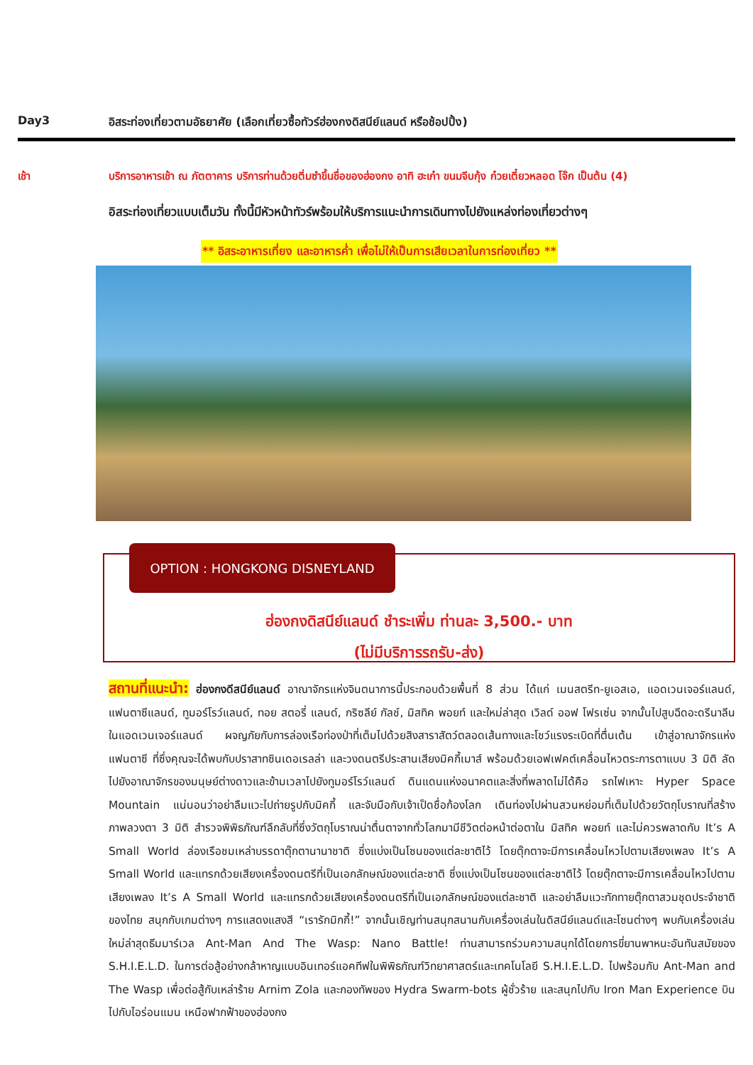Day3 อิสระท่องเที่ยวตามอัธยาศัย (เลือกเที่ยวซื้อทัวร์ฮ่องกงดิสนีย์แลนด์ หรือช้อปปิ้ง)
เช้า บริการอาหารเช้า ณ ภัตตาคาร บริการท่านด้วยติ่มซำขึ้นชื่อของฮ่องกง อาทิ ฮะเก๋า ขนมจีบกุ้ง ก๋วยเตี๋ยวหลอด โจ๊ก เป็นต้น (4)
อิสระท่องเที่ยวแบบเต็มวัน ทั้งนี้มีหัวหน้าทัวร์พร้อมให้บริการแนะนำการเดินทางไปยังแหล่งท่องเที่ยวต่างๆ
** อิสระอาหารเที่ยง และอาหารค่ำ เพื่อไม่ให้เป็นการเสียเวลาในการท่องเที่ยว **
OPTION : HONGKONG DISNEYLAND
ฮ่องกงดิสนีย์แลนด์ ชำระเพิ่ม ท่านละ 3,500.- บาท
(ไม่มีบริการรถรับ-ส่ง)
สถานที่แนะนำ: ฮ่องกงดีสนีย์แลนด์ อาณาจักรแห่งจินตนาการนี้ประกอบด้วยพื้นที่ 8 ส่วน ได้แก่ เมนสตรีท-ยูเอสเอ, แอดเวนเจอร์แลนด์, แฟนตาซีแลนด์, ทูมอร์โรว์แลนด์, ทอย สตอรี่ แลนด์, กริซลีย์ กัลช์, มิสทิค พอยท์ และใหม่ล่าสุด เวิลด์ ออฟ โฟรเซ่น จากนั้นไปสูบฉีดอะดรีนาลีนในแอดเวนเจอร์แลนด์ ผจญภัยกับการล่องเรือท่องป่าที่เต็มไปด้วยสิงสาราสัตว์ตลอดเส้นทางและโชว์แรงระเบิดที่ตื่นเต้น เข้าสู่อาณาจักรแห่งแฟนตาซี ที่ซึ่งคุณจะได้พบกับปราสาทซินเดอเรลล่า และวงดนตรีประสานเสียงมิคกี้เมาส์ พร้อมด้วยเอฟเฟคต์เคลื่อนไหวตระการตาแบบ 3 มิติ ลัดไปยังอาณาจักรของมนุษย์ต่างดาวและข้ามเวลาไปยังทูมอร์โรว์แลนด์ ดินแดนแห่งอนาคตและสิ่งที่พลาดไม่ได้คือ รถไฟเหาะ Hyper Space Mountain แน่นอนว่าอย่าลืมแวะไปถ่ายรูปกับมิคกี้ และจับมือกับเจ้าเป็ดชื่อก้องโลก เดินท่องไปผ่านสวนหย่อมที่เต็มไปด้วยวัตถุโบราณที่สร้างภาพลวงตา 3 มิติ สำรวจพิพิธภัณฑ์ลึกลับที่ซึ่งวัตถุโบราณน่าตื่นตาจากทั่วโลกมามีชีวิตต่อหน้าต่อตาใน มิสทิค พอยท์ และไม่ควรพลาดกับ It’s A Small World ล่องเรือชมเหล่าบรรดาตุ๊กตานานาชาติ ซึ่งแบ่งเป็นโซนของแต่ละชาติไว้ โดยตุ๊กตาจะมีการเคลื่อนไหวไปตามเสียงเพลง It’s A Small World และแทรกด้วยเสียงเครื่องดนตรีที่เป็นเอกลักษณ์ของแต่ละชาติ ซึ่งแบ่งเป็นโซนของแต่ละชาติไว้ โดยตุ๊กตาจะมีการเคลื่อนไหวไปตามเสียงเพลง It’s A Small World และแทรกด้วยเสียงเครื่องดนตรีที่เป็นเอกลักษณ์ของแต่ละชาติ และอย่าลืมแวะทักทายตุ๊กตาสวมชุดประจำชาติของไทย สนุกกับเกมต่างๆ การแสดงแสงสี “เรารักมิกกี้!” จากนั้นเชิญท่านสนุกสนานกับเครื่องเล่นในดิสนีย์แลนด์และโซนต่างๆ พบกับเครื่องเล่นใหม่ล่าสุดธีมมาร์เวล Ant-Man And The Wasp: Nano Battle! ท่านสามารถร่วมความสนุกได้โดยการขี่ยานพาหนะอันทันสมัยของ S.H.I.E.L.D. ในการต่อสู้อย่างกล้าหาญแบบอินเทอร์แอคทีฟในพิพิธภัณฑ์วิทยาศาสตร์และเทคโนโลยี S.H.I.E.L.D. ไปพร้อมกับ Ant-Man and The Wasp เพื่อต่อสู้กับเหล่าร้าย Arnim Zola และกองทัพของ Hydra Swarm-bots ผู้ชั่วร้าย และสนุกไปกับ Iron Man Experience บินไปกับไอร่อนแมน เหนือฟากฟ้าของฮ่องกง